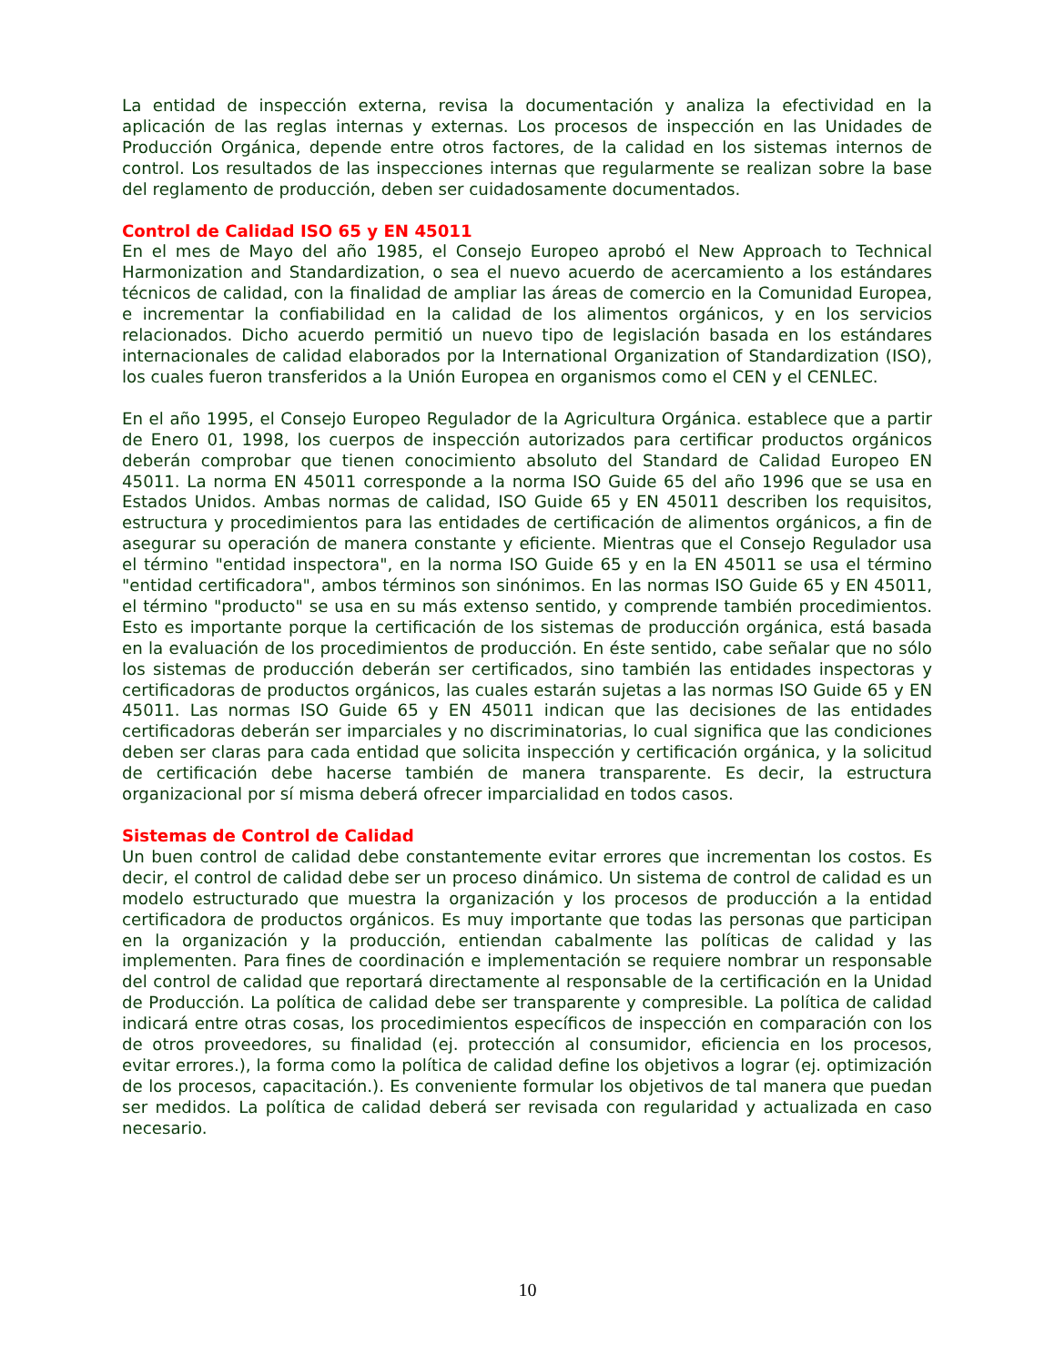La entidad de inspección externa, revisa la documentación y analiza la efectividad en la aplicación de las reglas internas y externas. Los procesos de inspección en las Unidades de Producción Orgánica, depende entre otros factores, de la calidad en los sistemas internos de control. Los resultados de las inspecciones internas que regularmente se realizan sobre la base del reglamento de producción, deben ser cuidadosamente documentados.
Control de Calidad ISO 65 y EN 45011
En el mes de Mayo del año 1985, el Consejo Europeo aprobó el New Approach to Technical Harmonization and Standardization, o sea el nuevo acuerdo de acercamiento a los estándares técnicos de calidad, con la finalidad de ampliar las áreas de comercio en la Comunidad Europea, e incrementar la confiabilidad en la calidad de los alimentos orgánicos, y en los servicios relacionados. Dicho acuerdo permitió un nuevo tipo de legislación basada en los estándares internacionales de calidad elaborados por la International Organization of Standardization (ISO), los cuales fueron transferidos a la Unión Europea en organismos como el CEN y el CENLEC.
En el año 1995, el Consejo Europeo Regulador de la Agricultura Orgánica. establece que a partir de Enero 01, 1998, los cuerpos de inspección autorizados para certificar productos orgánicos deberán comprobar que tienen conocimiento absoluto del Standard de Calidad Europeo EN 45011. La norma EN 45011 corresponde a la norma ISO Guide 65 del año 1996 que se usa en Estados Unidos. Ambas normas de calidad, ISO Guide 65 y EN 45011 describen los requisitos, estructura y procedimientos para las entidades de certificación de alimentos orgánicos, a fin de asegurar su operación de manera constante y eficiente. Mientras que el Consejo Regulador usa el término "entidad inspectora", en la norma ISO Guide 65 y en la EN 45011 se usa el término "entidad certificadora", ambos términos son sinónimos. En las normas ISO Guide 65 y EN 45011, el término "producto" se usa en su más extenso sentido, y comprende también procedimientos. Esto es importante porque la certificación de los sistemas de producción orgánica, está basada en la evaluación de los procedimientos de producción. En éste sentido, cabe señalar que no sólo los sistemas de producción deberán ser certificados, sino también las entidades inspectoras y certificadoras de productos orgánicos, las cuales estarán sujetas a las normas ISO Guide 65 y EN 45011. Las normas ISO Guide 65 y EN 45011 indican que las decisiones de las entidades certificadoras deberán ser imparciales y no discriminatorias, lo cual significa que las condiciones deben ser claras para cada entidad que solicita inspección y certificación orgánica, y la solicitud de certificación debe hacerse también de manera transparente. Es decir, la estructura organizacional por sí misma deberá ofrecer imparcialidad en todos casos.
Sistemas de Control de Calidad
Un buen control de calidad debe constantemente evitar errores que incrementan los costos. Es decir, el control de calidad debe ser un proceso dinámico. Un sistema de control de calidad es un modelo estructurado que muestra la organización y los procesos de producción a la entidad certificadora de productos orgánicos. Es muy importante que todas las personas que participan en la organización y la producción, entiendan cabalmente las políticas de calidad y las implementen. Para fines de coordinación e implementación se requiere nombrar un responsable del control de calidad que reportará directamente al responsable de la certificación en la Unidad de Producción. La política de calidad debe ser transparente y compresible. La política de calidad indicará entre otras cosas, los procedimientos específicos de inspección en comparación con los de otros proveedores, su finalidad (ej. protección al consumidor, eficiencia en los procesos, evitar errores.), la forma como la política de calidad define los objetivos a lograr (ej. optimización de los procesos, capacitación.). Es conveniente formular los objetivos de tal manera que puedan ser medidos. La política de calidad deberá ser revisada con regularidad y actualizada en caso necesario.
10